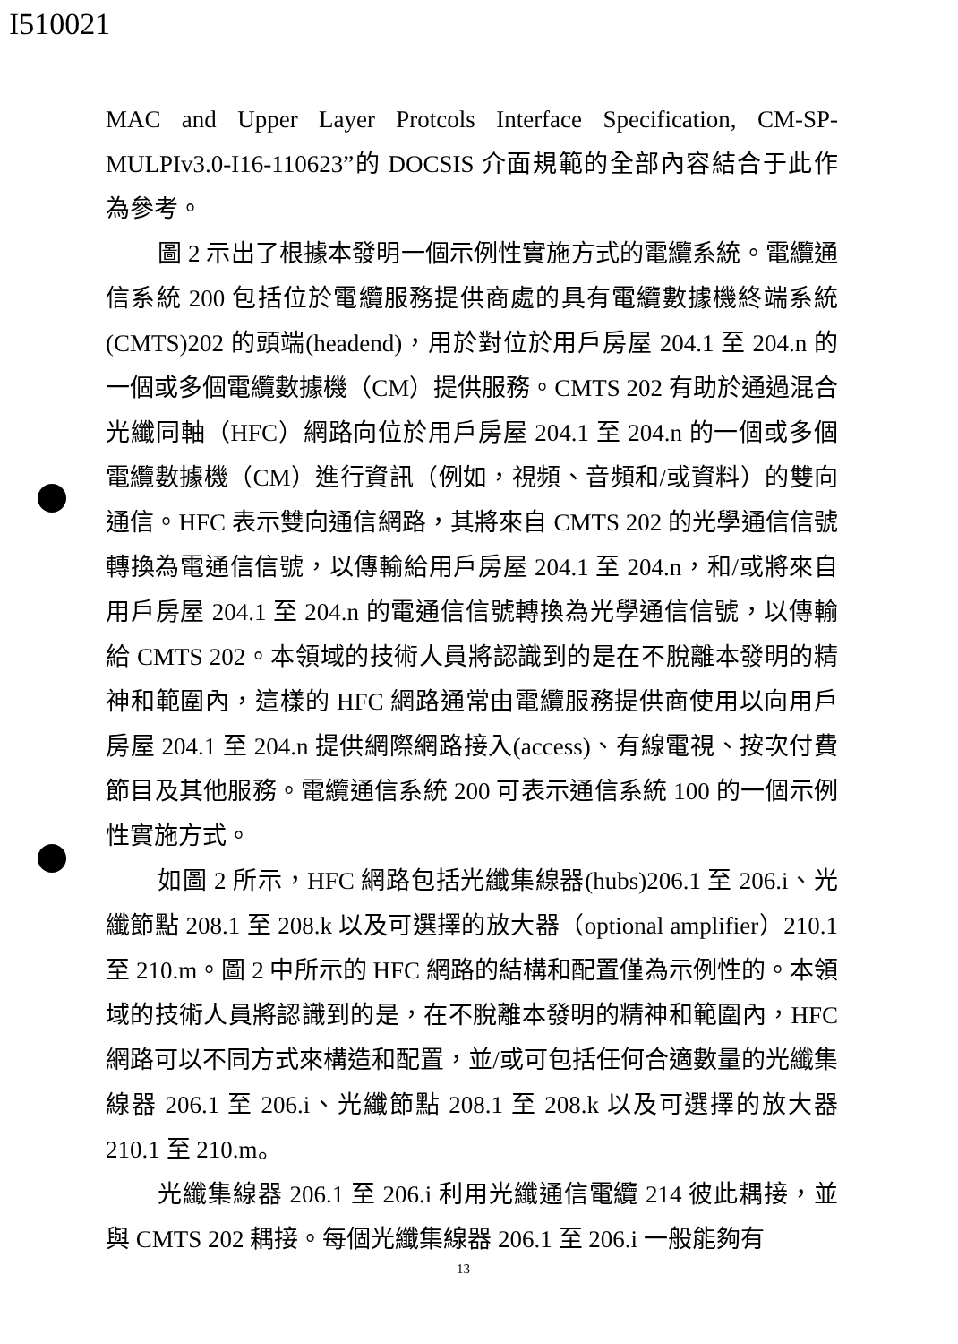I510021
MAC and Upper Layer Protcols Interface Specification, CM-SP-MULPIv3.0-I16-110623”的 DOCSIS 介面規範的全部內容結合于此作為參考。
圖 2 示出了根據本發明一個示例性實施方式的電纜系統。電纜通信系統 200 包括位於電纜服務提供商處的具有電纜數據機終端系統(CMTS)202 的頭端(headend)，用於對位於用戶房屋 204.1 至 204.n 的一個或多個電纜數據機（CM）提供服務。CMTS 202 有助於通過混合光纖同軸（HFC）網路向位於用戶房屋 204.1 至 204.n 的一個或多個電纜數據機（CM）進行資訊（例如，視頻、音頻和/或資料）的雙向通信。HFC 表示雙向通信網路，其將來自 CMTS 202 的光學通信信號轉換為電通信信號，以傳輸給用戶房屋 204.1 至 204.n，和/或將來自用戶房屋 204.1 至 204.n 的電通信信號轉換為光學通信信號，以傳輸給 CMTS 202。本領域的技術人員將認識到的是在不脫離本發明的精神和範圍內，這樣的 HFC 網路通常由電纜服務提供商使用以向用戶房屋 204.1 至 204.n 提供網際網路接入(access)、有線電視、按次付費節目及其他服務。電纜通信系統 200 可表示通信系統 100 的一個示例性實施方式。
如圖 2 所示，HFC 網路包括光纖集線器(hubs)206.1 至 206.i、光纖節點 208.1 至 208.k 以及可選擇的放大器（optional amplifier）210.1 至 210.m。圖 2 中所示的 HFC 網路的結構和配置僅為示例性的。本領域的技術人員將認識到的是，在不脫離本發明的精神和範圍內，HFC 網路可以不同方式來構造和配置，並/或可包括任何合適數量的光纖集線器 206.1 至 206.i、光纖節點 208.1 至 208.k 以及可選擇的放大器 210.1 至 210.m。
光纖集線器 206.1 至 206.i 利用光纖通信電纜 214 彼此耦接，並與 CMTS 202 耦接。每個光纖集線器 206.1 至 206.i 一般能夠有
13